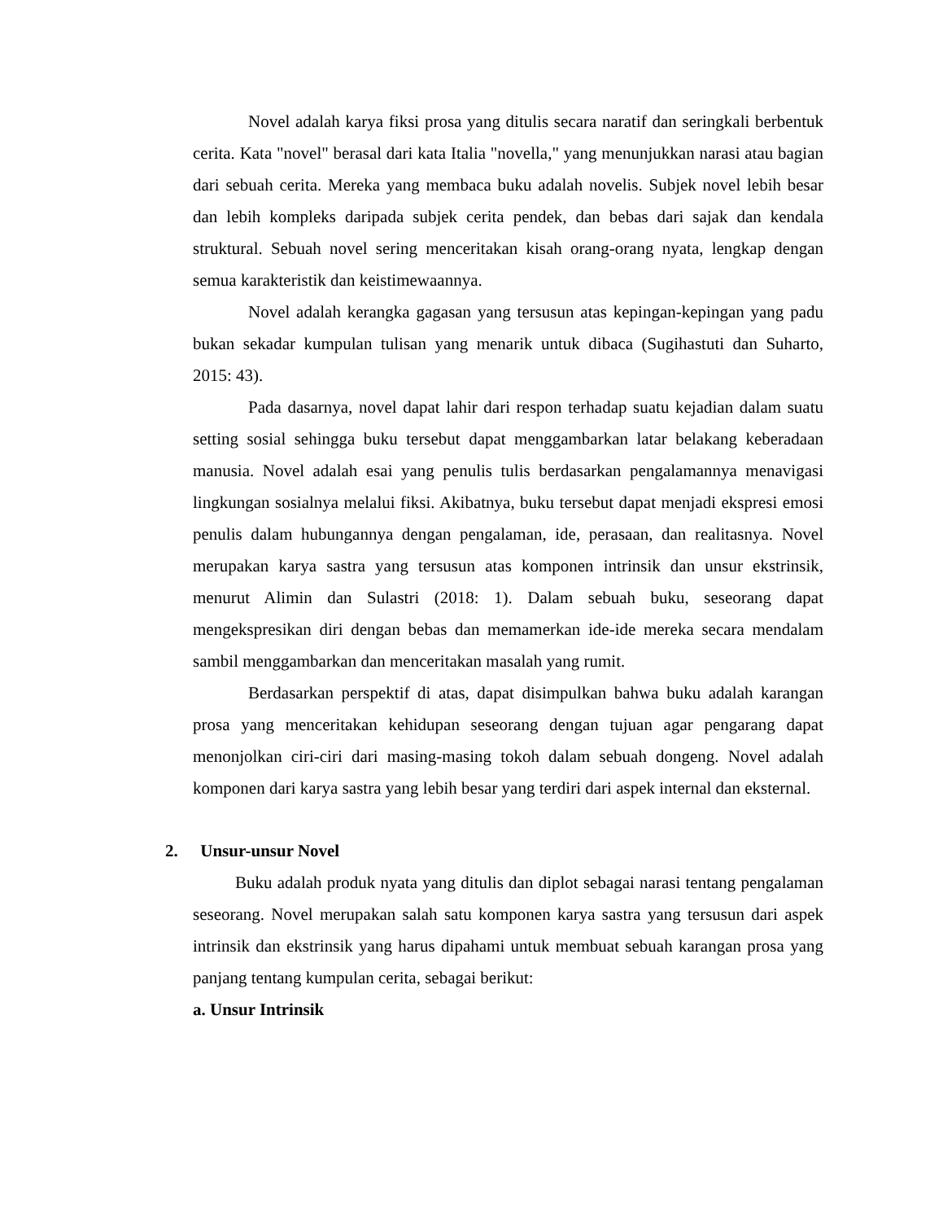Novel adalah karya fiksi prosa yang ditulis secara naratif dan seringkali berbentuk cerita. Kata "novel" berasal dari kata Italia "novella," yang menunjukkan narasi atau bagian dari sebuah cerita. Mereka yang membaca buku adalah novelis. Subjek novel lebih besar dan lebih kompleks daripada subjek cerita pendek, dan bebas dari sajak dan kendala struktural. Sebuah novel sering menceritakan kisah orang-orang nyata, lengkap dengan semua karakteristik dan keistimewaannya.
Novel adalah kerangka gagasan yang tersusun atas kepingan-kepingan yang padu bukan sekadar kumpulan tulisan yang menarik untuk dibaca (Sugihastuti dan Suharto, 2015: 43).
Pada dasarnya, novel dapat lahir dari respon terhadap suatu kejadian dalam suatu setting sosial sehingga buku tersebut dapat menggambarkan latar belakang keberadaan manusia. Novel adalah esai yang penulis tulis berdasarkan pengalamannya menavigasi lingkungan sosialnya melalui fiksi. Akibatnya, buku tersebut dapat menjadi ekspresi emosi penulis dalam hubungannya dengan pengalaman, ide, perasaan, dan realitasnya. Novel merupakan karya sastra yang tersusun atas komponen intrinsik dan unsur ekstrinsik, menurut Alimin dan Sulastri (2018: 1). Dalam sebuah buku, seseorang dapat mengekspresikan diri dengan bebas dan memamerkan ide-ide mereka secara mendalam sambil menggambarkan dan menceritakan masalah yang rumit.
Berdasarkan perspektif di atas, dapat disimpulkan bahwa buku adalah karangan prosa yang menceritakan kehidupan seseorang dengan tujuan agar pengarang dapat menonjolkan ciri-ciri dari masing-masing tokoh dalam sebuah dongeng. Novel adalah komponen dari karya sastra yang lebih besar yang terdiri dari aspek internal dan eksternal.
2. Unsur-unsur Novel
Buku adalah produk nyata yang ditulis dan diplot sebagai narasi tentang pengalaman seseorang. Novel merupakan salah satu komponen karya sastra yang tersusun dari aspek intrinsik dan ekstrinsik yang harus dipahami untuk membuat sebuah karangan prosa yang panjang tentang kumpulan cerita, sebagai berikut:
a. Unsur Intrinsik